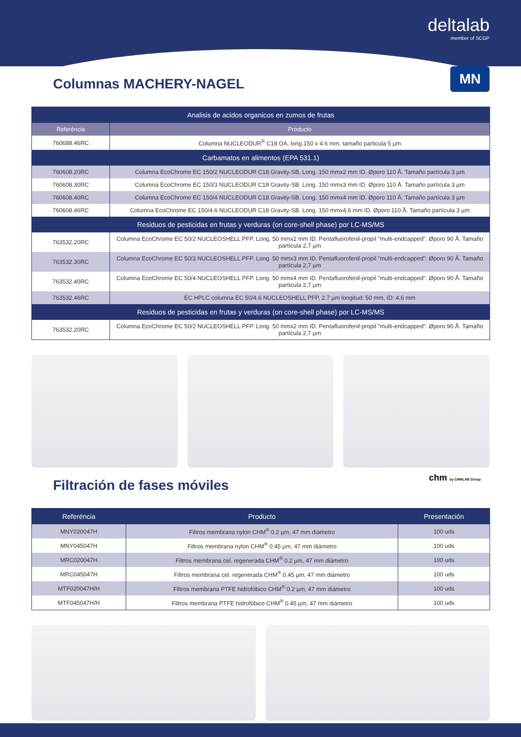deltalab
member of SCGP
Columnas MACHERY-NAGEL
MN
| Analisis de acidos organicos en zumos de frutas | |
| --- | --- |
| Referéncia | Producto |
| 760688.46RC | Columna NUCLEODUR<sup>®</sup> C18 OA, long.150 x 4.6 mm, tamaño particula 5 µm |
| Carbamatos en alimentos (EPA 531.1) | |
| 760608.20RC | Columna EcoChrome EC 150/2 NUCLEODUR C18 Gravity-SB. Long. 150 mmx2 mm ID. Øporo 110 Å. Tamaño partícula 3 µm |
| 760608.30RC | Columna EcoChrome EC 150/3 NUCLEODUR C18 Gravity-SB. Long. 150 mmx3 mm ID. Øporo 110 Å. Tamaño partícula 3 µm |
| 760608.40RC | Columna EcoChrome EC 150/4 NUCLEODUR C18 Gravity-SB. Long. 150 mmx4 mm ID. Øporo 110 Å. Tamaño partícula 3 µm |
| 760608.46RC | Columna EcoChrome EC 150/4.6 NUCLEODUR C18 Gravity-SB. Long. 150 mmx4,6 mm ID. Øporo 110 Å. Tamaño partícula 3 µm |
| Residuos de pesticidas en frutas y verduras (on core-shell phase) por LC-MS/MS | |
| 763532.20RC | Columna EcoChrome EC 50/2 NUCLEOSHELL PFP. Long. 50 mmx2 mm ID. Pentafluorofenil-propil "multi-endcapped". Øporo 90 Å. Tamaño partícula 2,7 µm |
| 763532.30RC | Columna EcoChrome EC 50/3 NUCLEOSHELL PFP. Long. 50 mmx3 mm ID. Pentafluorofenil-propil "multi-endcapped". Øporo 90 Å. Tamaño partícula 2,7 µm |
| 763532.40RC | Columna EcoChrome EC 50/4 NUCLEOSHELL PFP. Long. 50 mmx4 mm ID. Pentafluorofenil-propil "multi-endcapped". Øporo 90 Å. Tamaño partícula 2,7 µm |
| 763532.46RC | EC HPLC columna EC 50/4.6 NUCLEOSHELL PFP, 2.7 µm longitud: 50 mm, ID: 4.6 mm |
| Residuos de pesticidas en frutas y verduras (on core-shell phase) por LC-MS/MS | |
| 763532.20RC | Columna EcoChrome EC 50/2 NUCLEOSHELL PFP. Long. 50 mmx2 mm ID. Pentafluorofenil-propil "multi-endcapped". Øporo 90 Å. Tamaño partícula 2,7 µm |
Filtración de fases móviles
chm by CHMLAB Group
| Referéncia | Producto | Presentación |
| --- | --- | --- |
| MNY020047H | Filtros membrana nylon CHM<sup>®</sup> 0.2 µm, 47 mm diámetro | 100 uds |
| MNY045047H | Filtros membrana nylon CHM<sup>®</sup> 0.45 µm, 47 mm diámetro | 100 uds |
| MRC020047H | Filtros membrana cel. regenerada CHM<sup>®</sup> 0.2 µm, 47 mm diámetro | 100 uds |
| MRC045047H | Filtros membrana cel. regenerada CHM<sup>®</sup> 0.45 µm, 47 mm diámetro | 100 uds |
| MTF020047H/H | Filtros membrana PTFE hidrofóbico CHM<sup>®</sup> 0.2 µm, 47 mm diámetro | 100 uds |
| MTF045047H/H | Filtros membrana PTFE hidrofóbico CHM<sup>®</sup> 0.45 µm, 47 mm diámetro | 100 uds |